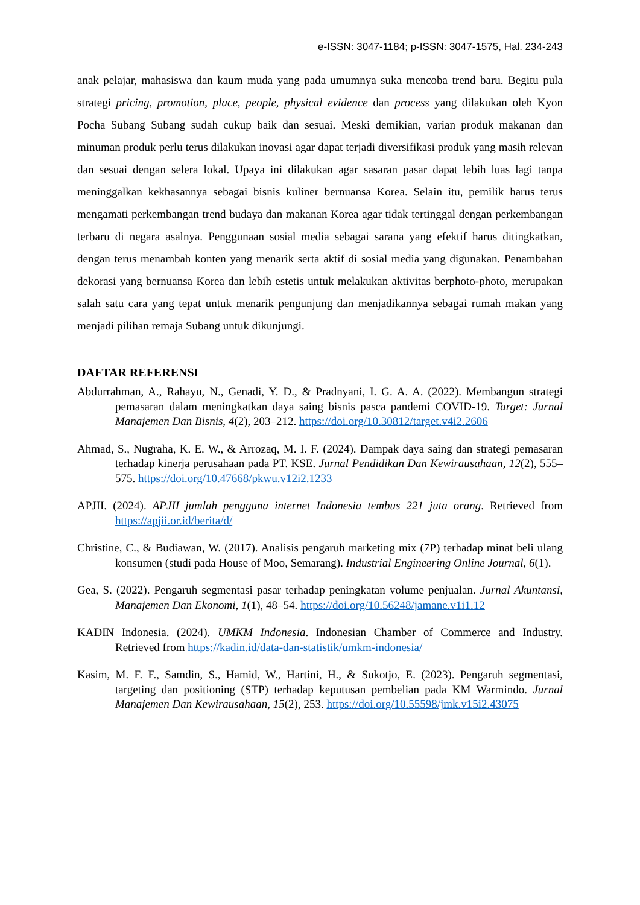e-ISSN: 3047-1184; p-ISSN: 3047-1575, Hal. 234-243
anak pelajar, mahasiswa dan kaum muda yang pada umumnya suka mencoba trend baru. Begitu pula strategi pricing, promotion, place, people, physical evidence dan process yang dilakukan oleh Kyon Pocha Subang Subang sudah cukup baik dan sesuai. Meski demikian, varian produk makanan dan minuman produk perlu terus dilakukan inovasi agar dapat terjadi diversifikasi produk yang masih relevan dan sesuai dengan selera lokal. Upaya ini dilakukan agar sasaran pasar dapat lebih luas lagi tanpa meninggalkan kekhasannya sebagai bisnis kuliner bernuansa Korea. Selain itu, pemilik harus terus mengamati perkembangan trend budaya dan makanan Korea agar tidak tertinggal dengan perkembangan terbaru di negara asalnya. Penggunaan sosial media sebagai sarana yang efektif harus ditingkatkan, dengan terus menambah konten yang menarik serta aktif di sosial media yang digunakan. Penambahan dekorasi yang bernuansa Korea dan lebih estetis untuk melakukan aktivitas berphoto-photo, merupakan salah satu cara yang tepat untuk menarik pengunjung dan menjadikannya sebagai rumah makan yang menjadi pilihan remaja Subang untuk dikunjungi.
DAFTAR REFERENSI
Abdurrahman, A., Rahayu, N., Genadi, Y. D., & Pradnyani, I. G. A. A. (2022). Membangun strategi pemasaran dalam meningkatkan daya saing bisnis pasca pandemi COVID-19. Target: Jurnal Manajemen Dan Bisnis, 4(2), 203–212. https://doi.org/10.30812/target.v4i2.2606
Ahmad, S., Nugraha, K. E. W., & Arrozaq, M. I. F. (2024). Dampak daya saing dan strategi pemasaran terhadap kinerja perusahaan pada PT. KSE. Jurnal Pendidikan Dan Kewirausahaan, 12(2), 555–575. https://doi.org/10.47668/pkwu.v12i2.1233
APJII. (2024). APJII jumlah pengguna internet Indonesia tembus 221 juta orang. Retrieved from https://apjii.or.id/berita/d/
Christine, C., & Budiawan, W. (2017). Analisis pengaruh marketing mix (7P) terhadap minat beli ulang konsumen (studi pada House of Moo, Semarang). Industrial Engineering Online Journal, 6(1).
Gea, S. (2022). Pengaruh segmentasi pasar terhadap peningkatan volume penjualan. Jurnal Akuntansi, Manajemen Dan Ekonomi, 1(1), 48–54. https://doi.org/10.56248/jamane.v1i1.12
KADIN Indonesia. (2024). UMKM Indonesia. Indonesian Chamber of Commerce and Industry. Retrieved from https://kadin.id/data-dan-statistik/umkm-indonesia/
Kasim, M. F. F., Samdin, S., Hamid, W., Hartini, H., & Sukotjo, E. (2023). Pengaruh segmentasi, targeting dan positioning (STP) terhadap keputusan pembelian pada KM Warmindo. Jurnal Manajemen Dan Kewirausahaan, 15(2), 253. https://doi.org/10.55598/jmk.v15i2.43075